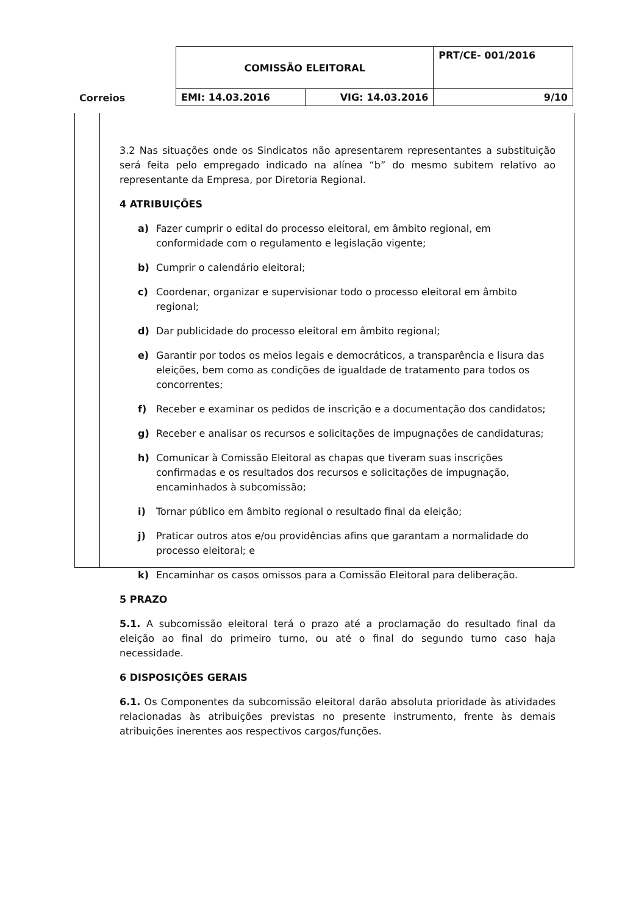| Correios | COMISSÃO ELEITORAL | | PRT/CE- 001/2016 |
| | EMI: 14.03.2016 | VIG: 14.03.2016 | 9/10 |
3.2 Nas situações onde os Sindicatos não apresentarem representantes a substituição será feita pelo empregado indicado na alínea “b” do mesmo subitem relativo ao representante da Empresa, por Diretoria Regional.
4 ATRIBUIÇÕES
a) Fazer cumprir o edital do processo eleitoral, em âmbito regional, em conformidade com o regulamento e legislação vigente;
b) Cumprir o calendário eleitoral;
c) Coordenar, organizar e supervisionar todo o processo eleitoral em âmbito regional;
d) Dar publicidade do processo eleitoral em âmbito regional;
e) Garantir por todos os meios legais e democráticos, a transparência e lisura das eleições, bem como as condições de igualdade de tratamento para todos os concorrentes;
f) Receber e examinar os pedidos de inscrição e a documentação dos candidatos;
g) Receber e analisar os recursos e solicitações de impugnações de candidaturas;
h) Comunicar à Comissão Eleitoral as chapas que tiveram suas inscrições confirmadas e os resultados dos recursos e solicitações de impugnação, encaminhados à subcomissão;
i) Tornar público em âmbito regional o resultado final da eleição;
j) Praticar outros atos e/ou providências afins que garantam a normalidade do processo eleitoral; e
k) Encaminhar os casos omissos para a Comissão Eleitoral para deliberação.
5 PRAZO
5.1. A subcomissão eleitoral terá o prazo até a proclamação do resultado final da eleição ao final do primeiro turno, ou até o final do segundo turno caso haja necessidade.
6 DISPOSIÇÕES GERAIS
6.1. Os Componentes da subcomissão eleitoral darão absoluta prioridade às atividades relacionadas às atribuições previstas no presente instrumento, frente às demais atribuições inerentes aos respectivos cargos/funções.